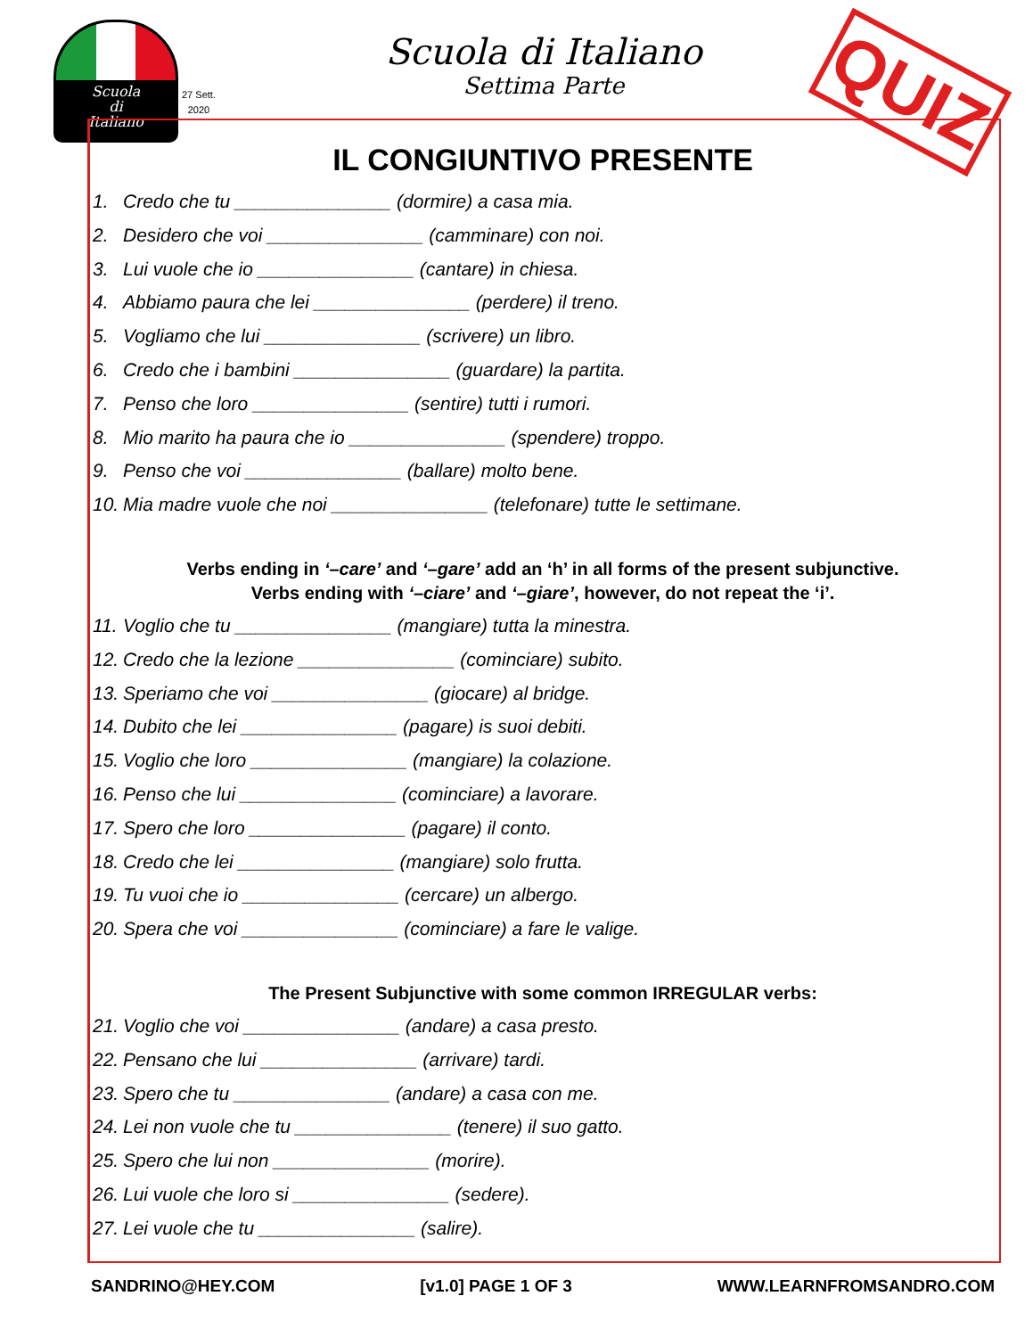Scuola
di
Italiano
27 Sett.
2020
Scuola di Italiano
Settima Parte
QUIZ
IL CONGIUNTIVO PRESENTE
1. Credo che tu _______________ (dormire) a casa mia.
2. Desidero che voi _______________ (camminare) con noi.
3. Lui vuole che io _______________ (cantare) in chiesa.
4. Abbiamo paura che lei _______________ (perdere) il treno.
5. Vogliamo che lui _______________ (scrivere) un libro.
6. Credo che i bambini _______________ (guardare) la partita.
7. Penso che loro _______________ (sentire) tutti i rumori.
8. Mio marito ha paura che io _______________ (spendere) troppo.
9. Penso che voi _______________ (ballare) molto bene.
10. Mia madre vuole che noi _______________ (telefonare) tutte le settimane.
Verbs ending in ‘–care’ and ‘–gare’ add an ‘h’ in all forms of the present subjunctive.
Verbs ending with ‘–ciare’ and ‘–giare’, however, do not repeat the ‘i’.
11. Voglio che tu _______________ (mangiare) tutta la minestra.
12. Credo che la lezione _______________ (cominciare) subito.
13. Speriamo che voi _______________ (giocare) al bridge.
14. Dubito che lei _______________ (pagare) is suoi debiti.
15. Voglio che loro _______________ (mangiare) la colazione.
16. Penso che lui _______________ (cominciare) a lavorare.
17. Spero che loro _______________ (pagare) il conto.
18. Credo che lei _______________ (mangiare) solo frutta.
19. Tu vuoi che io _______________ (cercare) un albergo.
20. Spera che voi _______________ (cominciare) a fare le valige.
The Present Subjunctive with some common IRREGULAR verbs:
21. Voglio che voi _______________ (andare) a casa presto.
22. Pensano che lui _______________ (arrivare) tardi.
23. Spero che tu _______________ (andare) a casa con me.
24. Lei non vuole che tu _______________ (tenere) il suo gatto.
25. Spero che lui non _______________ (morire).
26. Lui vuole che loro si _______________ (sedere).
27. Lei vuole che tu _______________ (salire).
SANDRINO@HEY.COM [v1.0] PAGE 1 OF 3 WWW.LEARNFROMSANDRO.COM